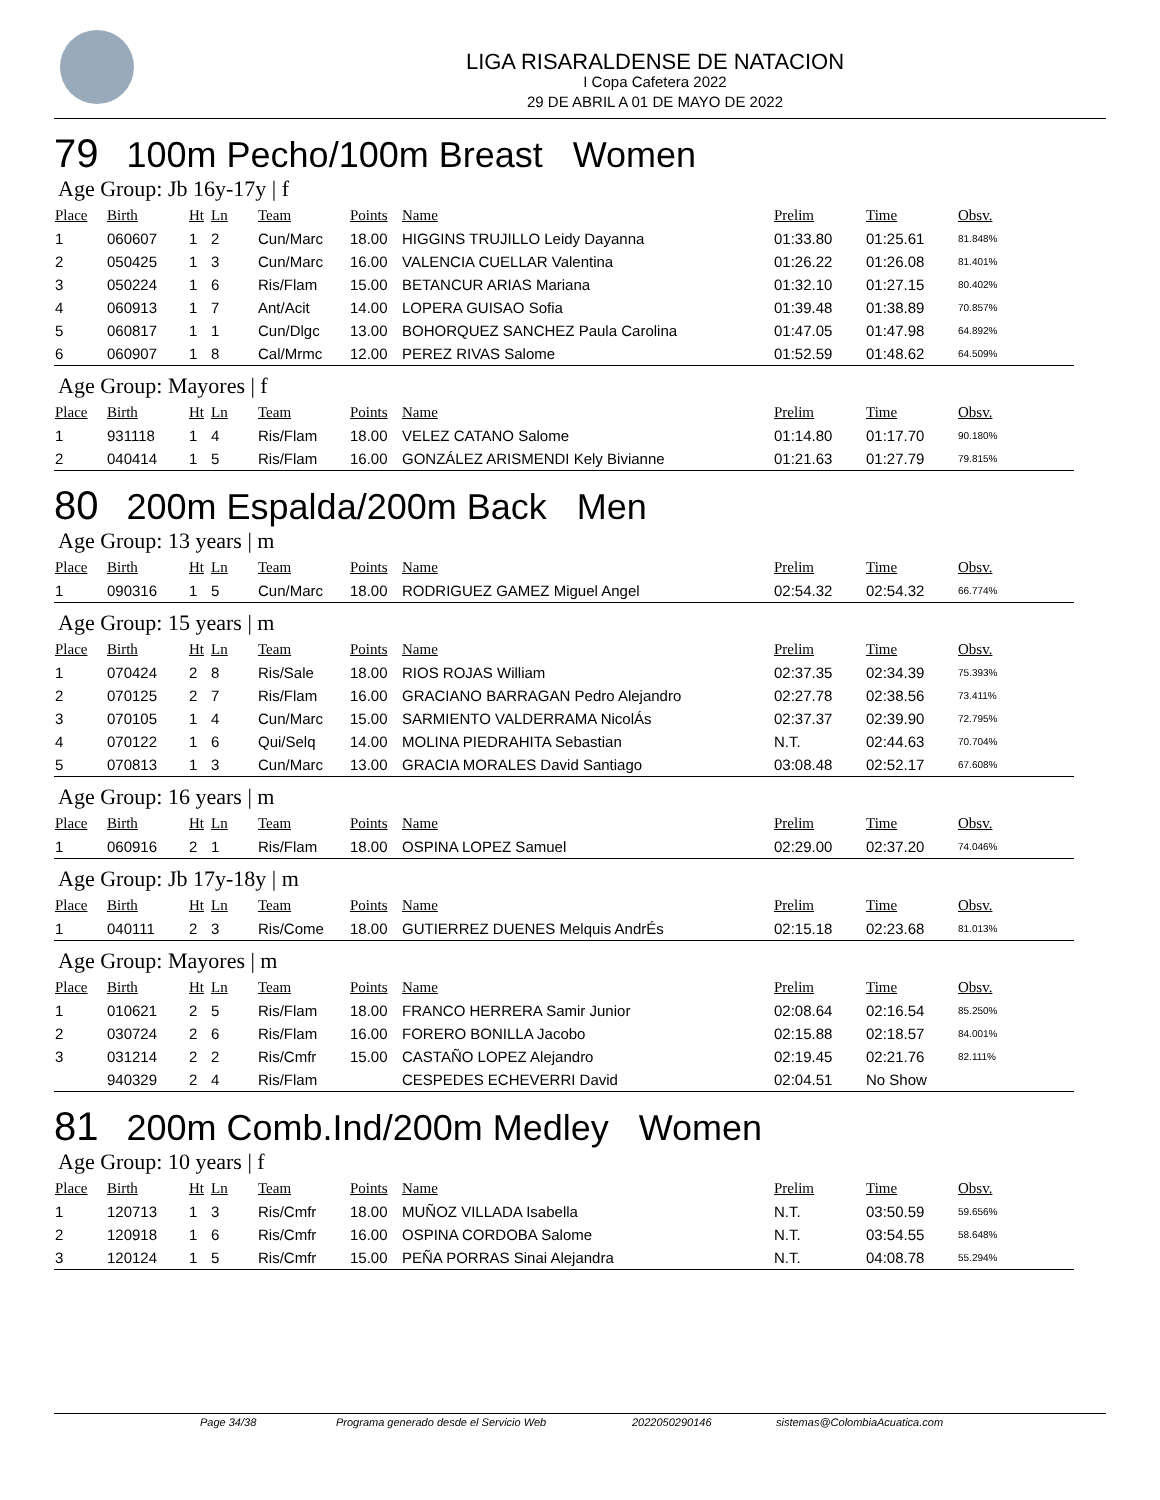LIGA RISARALDENSE DE NATACION
I Copa Cafetera 2022
29 DE ABRIL A 01 DE MAYO DE 2022
79 100m Pecho/100m Breast Women
Age Group: Jb 16y-17y | f
| Place | Birth | Ht | Ln | Team | Points | Name | Prelim | Time | Obsv. |
| --- | --- | --- | --- | --- | --- | --- | --- | --- | --- |
| 1 | 060607 | 1 | 2 | Cun/Marc | 18.00 | HIGGINS TRUJILLO Leidy Dayanna | 01:33.80 | 01:25.61 | 81.848% |
| 2 | 050425 | 1 | 3 | Cun/Marc | 16.00 | VALENCIA CUELLAR Valentina | 01:26.22 | 01:26.08 | 81.401% |
| 3 | 050224 | 1 | 6 | Ris/Flam | 15.00 | BETANCUR ARIAS Mariana | 01:32.10 | 01:27.15 | 80.402% |
| 4 | 060913 | 1 | 7 | Ant/Acit | 14.00 | LOPERA GUISAO Sofia | 01:39.48 | 01:38.89 | 70.857% |
| 5 | 060817 | 1 | 1 | Cun/Dlgc | 13.00 | BOHORQUEZ SANCHEZ Paula Carolina | 01:47.05 | 01:47.98 | 64.892% |
| 6 | 060907 | 1 | 8 | Cal/Mrmc | 12.00 | PEREZ RIVAS Salome | 01:52.59 | 01:48.62 | 64.509% |
Age Group: Mayores | f
| Place | Birth | Ht | Ln | Team | Points | Name | Prelim | Time | Obsv. |
| --- | --- | --- | --- | --- | --- | --- | --- | --- | --- |
| 1 | 931118 | 1 | 4 | Ris/Flam | 18.00 | VELEZ CATANO Salome | 01:14.80 | 01:17.70 | 90.180% |
| 2 | 040414 | 1 | 5 | Ris/Flam | 16.00 | GONZÁLEZ ARISMENDI Kely Bivianne | 01:21.63 | 01:27.79 | 79.815% |
80 200m Espalda/200m Back Men
Age Group: 13 years | m
| Place | Birth | Ht | Ln | Team | Points | Name | Prelim | Time | Obsv. |
| --- | --- | --- | --- | --- | --- | --- | --- | --- | --- |
| 1 | 090316 | 1 | 5 | Cun/Marc | 18.00 | RODRIGUEZ GAMEZ Miguel Angel | 02:54.32 | 02:54.32 | 66.774% |
Age Group: 15 years | m
| Place | Birth | Ht | Ln | Team | Points | Name | Prelim | Time | Obsv. |
| --- | --- | --- | --- | --- | --- | --- | --- | --- | --- |
| 1 | 070424 | 2 | 8 | Ris/Sale | 18.00 | RIOS ROJAS William | 02:37.35 | 02:34.39 | 75.393% |
| 2 | 070125 | 2 | 7 | Ris/Flam | 16.00 | GRACIANO BARRAGAN Pedro Alejandro | 02:27.78 | 02:38.56 | 73.411% |
| 3 | 070105 | 1 | 4 | Cun/Marc | 15.00 | SARMIENTO VALDERRAMA NicolÁs | 02:37.37 | 02:39.90 | 72.795% |
| 4 | 070122 | 1 | 6 | Qui/Selq | 14.00 | MOLINA PIEDRAHITA Sebastian | N.T. | 02:44.63 | 70.704% |
| 5 | 070813 | 1 | 3 | Cun/Marc | 13.00 | GRACIA MORALES David Santiago | 03:08.48 | 02:52.17 | 67.608% |
Age Group: 16 years | m
| Place | Birth | Ht | Ln | Team | Points | Name | Prelim | Time | Obsv. |
| --- | --- | --- | --- | --- | --- | --- | --- | --- | --- |
| 1 | 060916 | 2 | 1 | Ris/Flam | 18.00 | OSPINA LOPEZ Samuel | 02:29.00 | 02:37.20 | 74.046% |
Age Group: Jb 17y-18y | m
| Place | Birth | Ht | Ln | Team | Points | Name | Prelim | Time | Obsv. |
| --- | --- | --- | --- | --- | --- | --- | --- | --- | --- |
| 1 | 040111 | 2 | 3 | Ris/Come | 18.00 | GUTIERREZ DUENES Melquis AndrÉs | 02:15.18 | 02:23.68 | 81.013% |
Age Group: Mayores | m
| Place | Birth | Ht | Ln | Team | Points | Name | Prelim | Time | Obsv. |
| --- | --- | --- | --- | --- | --- | --- | --- | --- | --- |
| 1 | 010621 | 2 | 5 | Ris/Flam | 18.00 | FRANCO HERRERA Samir Junior | 02:08.64 | 02:16.54 | 85.250% |
| 2 | 030724 | 2 | 6 | Ris/Flam | 16.00 | FORERO BONILLA Jacobo | 02:15.88 | 02:18.57 | 84.001% |
| 3 | 031214 | 2 | 2 | Ris/Cmfr | 15.00 | CASTAÑO LOPEZ Alejandro | 02:19.45 | 02:21.76 | 82.111% |
| | 940329 | 2 | 4 | Ris/Flam | | CESPEDES ECHEVERRI David | 02:04.51 | No Show | |
81 200m Comb.Ind/200m Medley Women
Age Group: 10 years | f
| Place | Birth | Ht | Ln | Team | Points | Name | Prelim | Time | Obsv. |
| --- | --- | --- | --- | --- | --- | --- | --- | --- | --- |
| 1 | 120713 | 1 | 3 | Ris/Cmfr | 18.00 | MUÑOZ VILLADA Isabella | N.T. | 03:50.59 | 59.656% |
| 2 | 120918 | 1 | 6 | Ris/Cmfr | 16.00 | OSPINA CORDOBA Salome | N.T. | 03:54.55 | 58.648% |
| 3 | 120124 | 1 | 5 | Ris/Cmfr | 15.00 | PEÑA PORRAS Sinai Alejandra | N.T. | 04:08.78 | 55.294% |
Page 34/38 Programa generado desde el Servicio Web 2022050290146 sistemas@ColombiaAcuatica.com